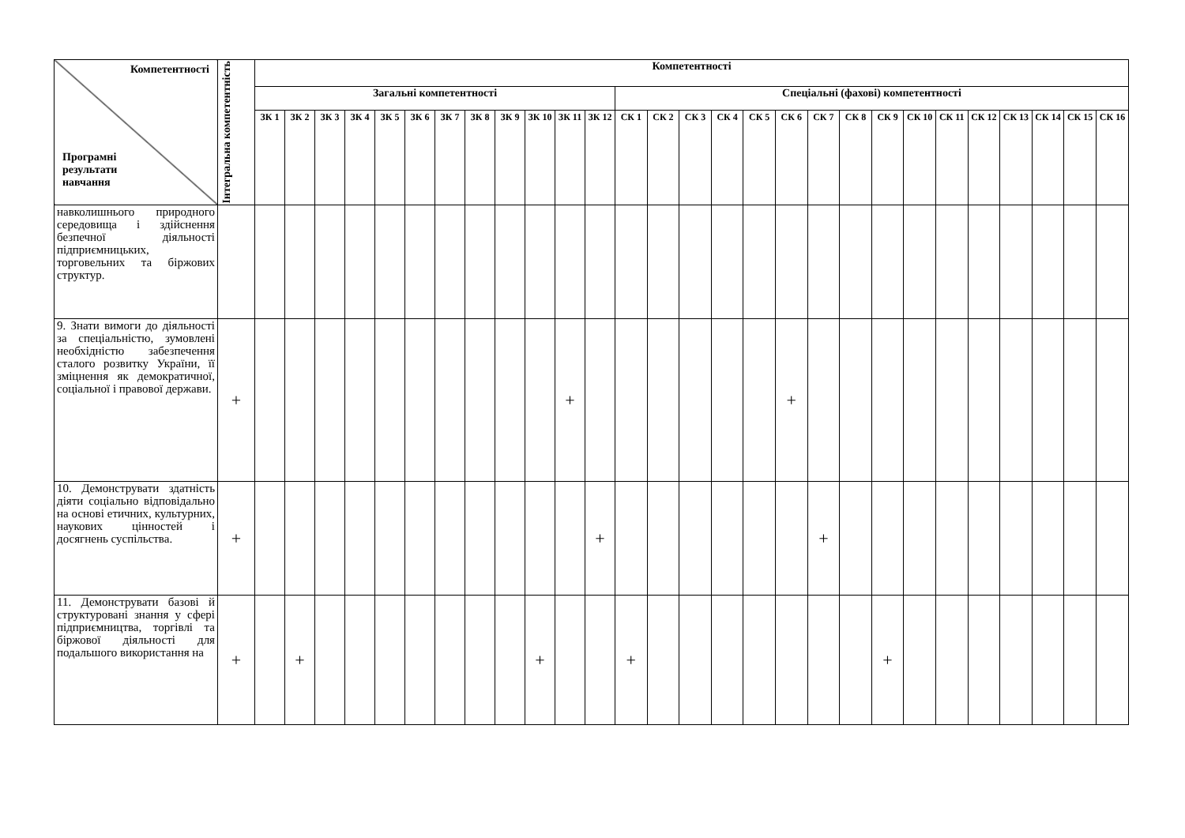| Компетентності Програмні результати навчання | Інтегральна компетентність | Компетентності | | | | | | | | | | | | | | | | | | | | | | | | | | | |
| --- | --- | --- | --- | --- | --- | --- | --- | --- | --- | --- | --- | --- | --- | --- | --- | --- | --- | --- | --- | --- | --- | --- | --- | --- | --- | --- | --- | --- | --- |
| | | Загальні компетентності | | | | | | | | | | | | Спеціальні (фахові) компетентності | | | | | | | | | | | | | | | |
| | | ЗК 1 | ЗК 2 | ЗК 3 | ЗК 4 | ЗК 5 | ЗК 6 | ЗК 7 | ЗК 8 | ЗК 9 | ЗК 10 | ЗК 11 | ЗК 12 | СК 1 | СК 2 | СК 3 | СК 4 | СК 5 | СК 6 | СК 7 | СК 8 | СК 9 | СК 10 | СК 11 | СК 12 | СК 13 | СК 14 | СК 15 | СК 16 |
| навколишнього природного середовища і здійснення безпечної діяльності підприємницьких, торговельних та біржових структур. | | | | | | | | | | | | | | | | | | | | | | | | | | | | | |
| 9. Знати вимоги до діяльності за спеціальністю, зумовлені необхідністю забезпечення сталого розвитку України, її зміцнення як демократичної, соціальної і правової держави. | + | | | | | | | | | | | + | | | | | | | + | | | | | | | | | | |
| 10. Демонструвати здатність діяти соціально відповідально на основі етичних, культурних, наукових цінностей і досягнень суспільства. | + | | | | | | | | | | | | + | | | | | | | + | | | | | | | | | |
| 11. Демонструвати базові й структуровані знання у сфері підприємництва, торгівлі та біржової діяльності для подальшого використання на | + | | + | | | | | | | | + | | | + | | | | | | | | + | | | | | | | |